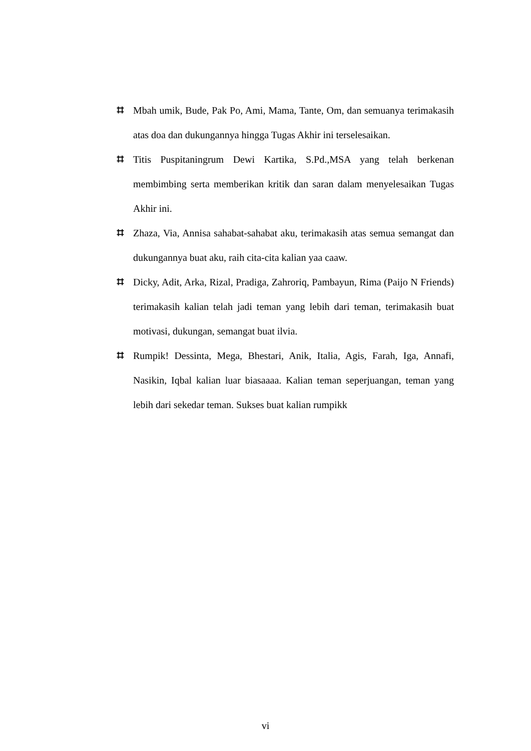⌗ Mbah umik, Bude, Pak Po, Ami, Mama, Tante, Om, dan semuanya terimakasih atas doa dan dukungannya hingga Tugas Akhir ini terselesaikan.
⌗ Titis Puspitaningrum Dewi Kartika, S.Pd.,MSA yang telah berkenan membimbing serta memberikan kritik dan saran dalam menyelesaikan Tugas Akhir ini.
⌗ Zhaza, Via, Annisa sahabat-sahabat aku, terimakasih atas semua semangat dan dukungannya buat aku, raih cita-cita kalian yaa caaw.
⌗ Dicky, Adit, Arka, Rizal, Pradiga, Zahroriq, Pambayun, Rima (Paijo N Friends) terimakasih kalian telah jadi teman yang lebih dari teman, terimakasih buat motivasi, dukungan, semangat buat ilvia.
⌗ Rumpik! Dessinta, Mega, Bhestari, Anik, Italia, Agis, Farah, Iga, Annafi, Nasikin, Iqbal kalian luar biasaaaa. Kalian teman seperjuangan, teman yang lebih dari sekedar teman. Sukses buat kalian rumpikk
vi